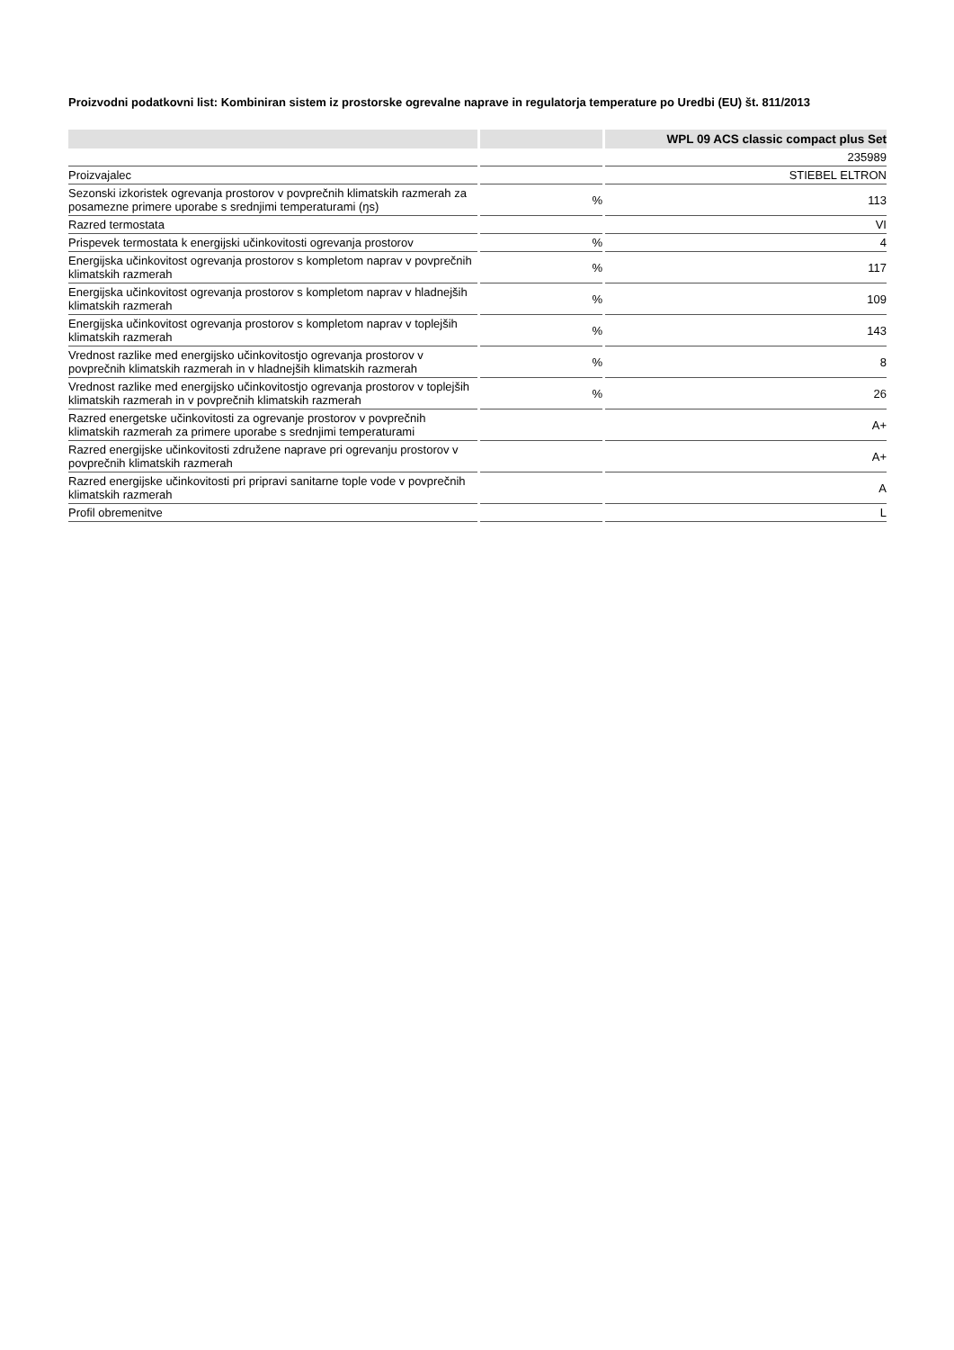Proizvodni podatkovni list: Kombiniran sistem iz prostorske ogrevalne naprave in regulatorja temperature po Uredbi (EU) št. 811/2013
| | | WPL 09 ACS classic compact plus Set |
| --- | --- | --- |
| | | 235989 |
| Proizvajalec | | STIEBEL ELTRON |
| Sezonski izkoristek ogrevanja prostorov v povprečnih klimatskih razmerah za posamezne primere uporabe s srednjimi temperaturami (ŋs) | % | 113 |
| Razred termostata | | VI |
| Prispevek termostata k energijski učinkovitosti ogrevanja prostorov | % | 4 |
| Energijska učinkovitost ogrevanja prostorov s kompletom naprav v povprečnih klimatskih razmerah | % | 117 |
| Energijska učinkovitost ogrevanja prostorov s kompletom naprav v hladnejših klimatskih razmerah | % | 109 |
| Energijska učinkovitost ogrevanja prostorov s kompletom naprav v toplejših klimatskih razmerah | % | 143 |
| Vrednost razlike med energijsko učinkovitostjo ogrevanja prostorov v povprečnih klimatskih razmerah in v hladnejših klimatskih razmerah | % | 8 |
| Vrednost razlike med energijsko učinkovitostjo ogrevanja prostorov v toplejših klimatskih razmerah in v povprečnih klimatskih razmerah | % | 26 |
| Razred energetske učinkovitosti za ogrevanje prostorov v povprečnih klimatskih razmerah za primere uporabe s srednjimi temperaturami | | A+ |
| Razred energijske učinkovitosti združene naprave pri ogrevanju prostorov v povprečnih klimatskih razmerah | | A+ |
| Razred energijske učinkovitosti pri pripravi sanitarne tople vode v povprečnih klimatskih razmerah | | A |
| Profil obremenitve | | L |